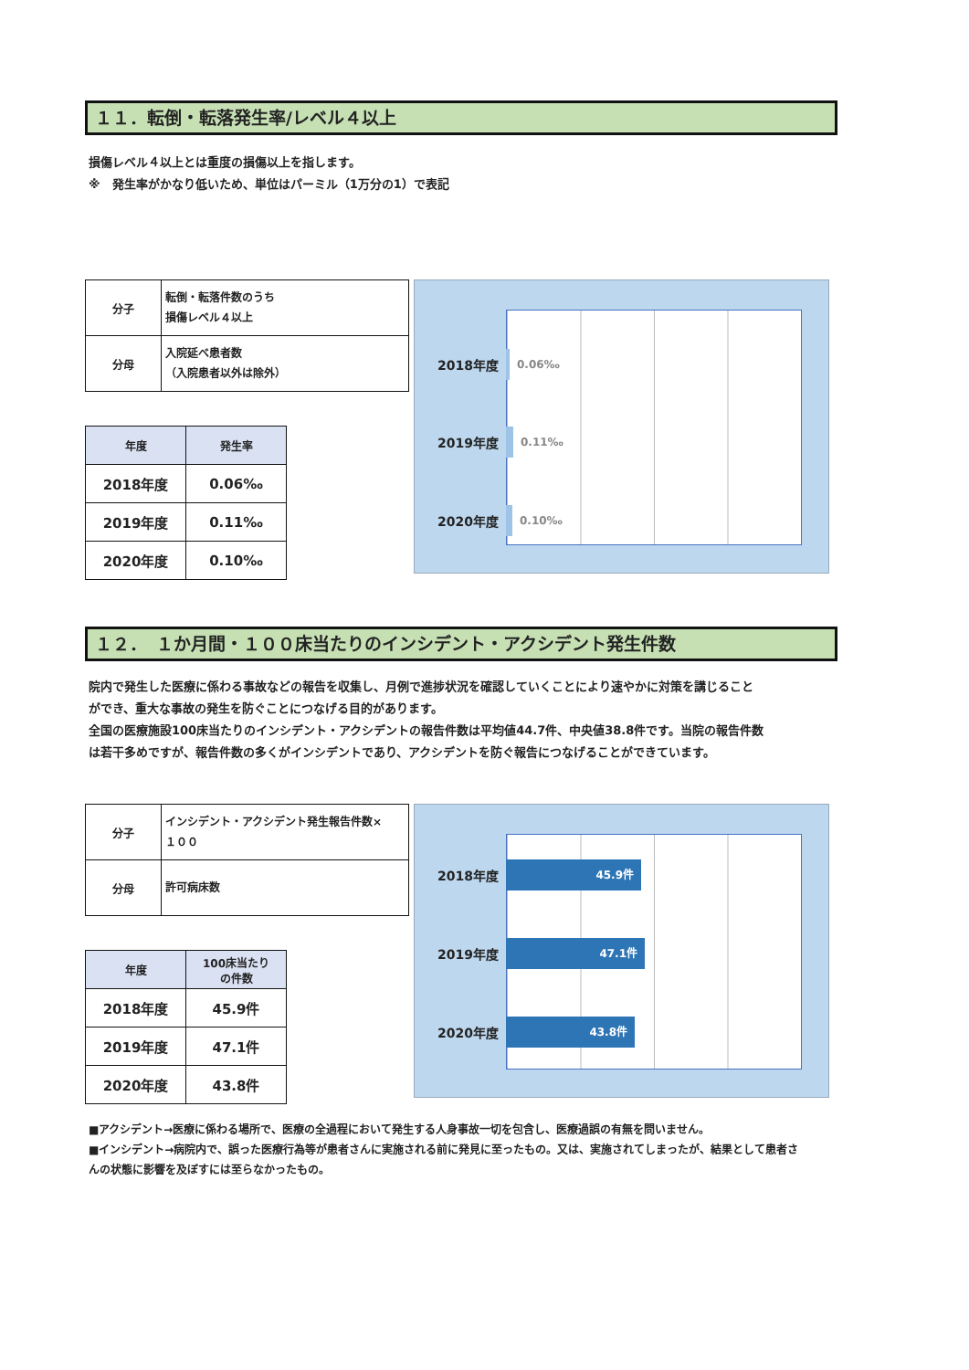１１．転倒・転落発生率/レベル４以上
損傷レベル４以上とは重度の損傷以上を指します。
※　発生率がかなり低いため、単位はパーミル（1万分の1）で表記
| 分子 | 転倒・転落件数のうち 損傷レベル４以上 |
| 分母 | 入院延べ患者数 （入院患者以外は除外） |
| 年度 | 発生率 |
| --- | --- |
| 2018年度 | 0.06‰ |
| 2019年度 | 0.11‰ |
| 2020年度 | 0.10‰ |
2018年度
0.06‰
2019年度
0.11‰
2020年度
0.10‰
１２．　１か月間・１００床当たりのインシデント・アクシデント発生件数
院内で発生した医療に係わる事故などの報告を収集し、月例で進捗状況を確認していくことにより速やかに対策を講じること
ができ、重大な事故の発生を防ぐことにつなげる目的があります。
全国の医療施設100床当たりのインシデント・アクシデントの報告件数は平均値44.7件、中央値38.8件です。当院の報告件数
は若干多めですが、報告件数の多くがインシデントであり、アクシデントを防ぐ報告につなげることができています。
| 分子 | インシデント・アクシデント発生報告件数× １００ |
| 分母 | 許可病床数 |
| 年度 | 100床当たり の件数 |
| --- | --- |
| 2018年度 | 45.9件 |
| 2019年度 | 47.1件 |
| 2020年度 | 43.8件 |
2018年度
45.9件
2019年度
47.1件
2020年度
43.8件
■アクシデント→医療に係わる場所で、医療の全過程において発生する人身事故一切を包含し、医療過誤の有無を問いません。
■インシデント→病院内で、誤った医療行為等が患者さんに実施される前に発見に至ったもの。又は、実施されてしまったが、結果として患者さ
んの状態に影響を及ぼすには至らなかったもの。